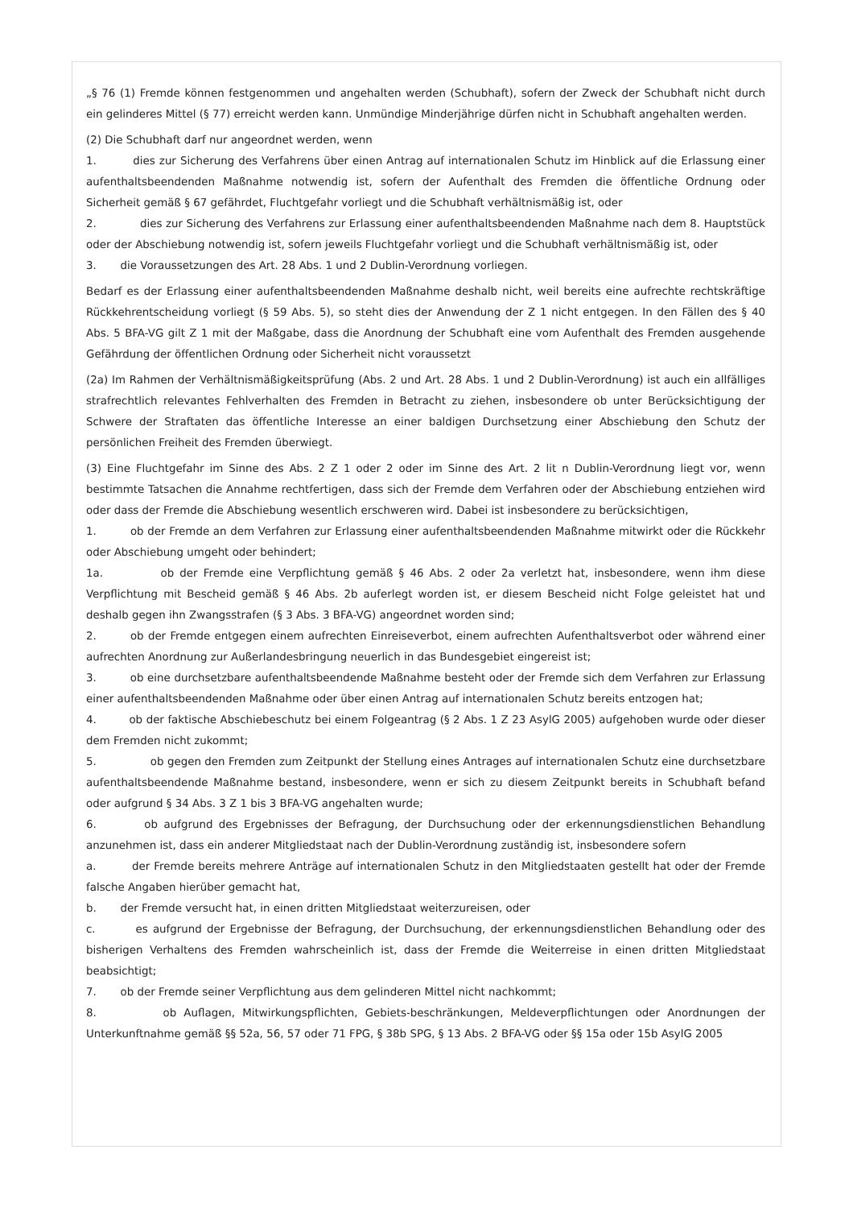„§ 76 (1) Fremde können festgenommen und angehalten werden (Schubhaft), sofern der Zweck der Schubhaft nicht durch ein gelinderes Mittel (§ 77) erreicht werden kann. Unmündige Minderjährige dürfen nicht in Schubhaft angehalten werden.
(2) Die Schubhaft darf nur angeordnet werden, wenn
1. dies zur Sicherung des Verfahrens über einen Antrag auf internationalen Schutz im Hinblick auf die Erlassung einer aufenthaltsbeendenden Maßnahme notwendig ist, sofern der Aufenthalt des Fremden die öffentliche Ordnung oder Sicherheit gemäß § 67 gefährdet, Fluchtgefahr vorliegt und die Schubhaft verhältnismäßig ist, oder
2. dies zur Sicherung des Verfahrens zur Erlassung einer aufenthaltsbeendenden Maßnahme nach dem 8. Hauptstück oder der Abschiebung notwendig ist, sofern jeweils Fluchtgefahr vorliegt und die Schubhaft verhältnismäßig ist, oder
3. die Voraussetzungen des Art. 28 Abs. 1 und 2 Dublin-Verordnung vorliegen.
Bedarf es der Erlassung einer aufenthaltsbeendenden Maßnahme deshalb nicht, weil bereits eine aufrechte rechtskräftige Rückkehrentscheidung vorliegt (§ 59 Abs. 5), so steht dies der Anwendung der Z 1 nicht entgegen. In den Fällen des § 40 Abs. 5 BFA-VG gilt Z 1 mit der Maßgabe, dass die Anordnung der Schubhaft eine vom Aufenthalt des Fremden ausgehende Gefährdung der öffentlichen Ordnung oder Sicherheit nicht voraussetzt
(2a) Im Rahmen der Verhältnismäßigkeitsprüfung (Abs. 2 und Art. 28 Abs. 1 und 2 Dublin-Verordnung) ist auch ein allfälliges strafrechtlich relevantes Fehlverhalten des Fremden in Betracht zu ziehen, insbesondere ob unter Berücksichtigung der Schwere der Straftaten das öffentliche Interesse an einer baldigen Durchsetzung einer Abschiebung den Schutz der persönlichen Freiheit des Fremden überwiegt.
(3) Eine Fluchtgefahr im Sinne des Abs. 2 Z 1 oder 2 oder im Sinne des Art. 2 lit n Dublin-Verordnung liegt vor, wenn bestimmte Tatsachen die Annahme rechtfertigen, dass sich der Fremde dem Verfahren oder der Abschiebung entziehen wird oder dass der Fremde die Abschiebung wesentlich erschweren wird. Dabei ist insbesondere zu berücksichtigen,
1. ob der Fremde an dem Verfahren zur Erlassung einer aufenthaltsbeendenden Maßnahme mitwirkt oder die Rückkehr oder Abschiebung umgeht oder behindert;
1a. ob der Fremde eine Verpflichtung gemäß § 46 Abs. 2 oder 2a verletzt hat, insbesondere, wenn ihm diese Verpflichtung mit Bescheid gemäß § 46 Abs. 2b auferlegt worden ist, er diesem Bescheid nicht Folge geleistet hat und deshalb gegen ihn Zwangsstrafen (§ 3 Abs. 3 BFA-VG) angeordnet worden sind;
2. ob der Fremde entgegen einem aufrechten Einreiseverbot, einem aufrechten Aufenthaltsverbot oder während einer aufrechten Anordnung zur Außerlandesbringung neuerlich in das Bundesgebiet eingereist ist;
3. ob eine durchsetzbare aufenthaltsbeendende Maßnahme besteht oder der Fremde sich dem Verfahren zur Erlassung einer aufenthaltsbeendenden Maßnahme oder über einen Antrag auf internationalen Schutz bereits entzogen hat;
4. ob der faktische Abschiebeschutz bei einem Folgeantrag (§ 2 Abs. 1 Z 23 AsylG 2005) aufgehoben wurde oder dieser dem Fremden nicht zukommt;
5. ob gegen den Fremden zum Zeitpunkt der Stellung eines Antrages auf internationalen Schutz eine durchsetzbare aufenthaltsbeendende Maßnahme bestand, insbesondere, wenn er sich zu diesem Zeitpunkt bereits in Schubhaft befand oder aufgrund § 34 Abs. 3 Z 1 bis 3 BFA-VG angehalten wurde;
6. ob aufgrund des Ergebnisses der Befragung, der Durchsuchung oder der erkennungsdienstlichen Behandlung anzunehmen ist, dass ein anderer Mitgliedstaat nach der Dublin-Verordnung zuständig ist, insbesondere sofern
a. der Fremde bereits mehrere Anträge auf internationalen Schutz in den Mitgliedstaaten gestellt hat oder der Fremde falsche Angaben hierüber gemacht hat,
b. der Fremde versucht hat, in einen dritten Mitgliedstaat weiterzureisen, oder
c. es aufgrund der Ergebnisse der Befragung, der Durchsuchung, der erkennungsdienstlichen Behandlung oder des bisherigen Verhaltens des Fremden wahrscheinlich ist, dass der Fremde die Weiterreise in einen dritten Mitgliedstaat beabsichtigt;
7. ob der Fremde seiner Verpflichtung aus dem gelinderen Mittel nicht nachkommt;
8. ob Auflagen, Mitwirkungspflichten, Gebiets-beschränkungen, Meldeverpflichtungen oder Anordnungen der Unterkunftnahme gemäß §§ 52a, 56, 57 oder 71 FPG, § 38b SPG, § 13 Abs. 2 BFA-VG oder §§ 15a oder 15b AsylG 2005